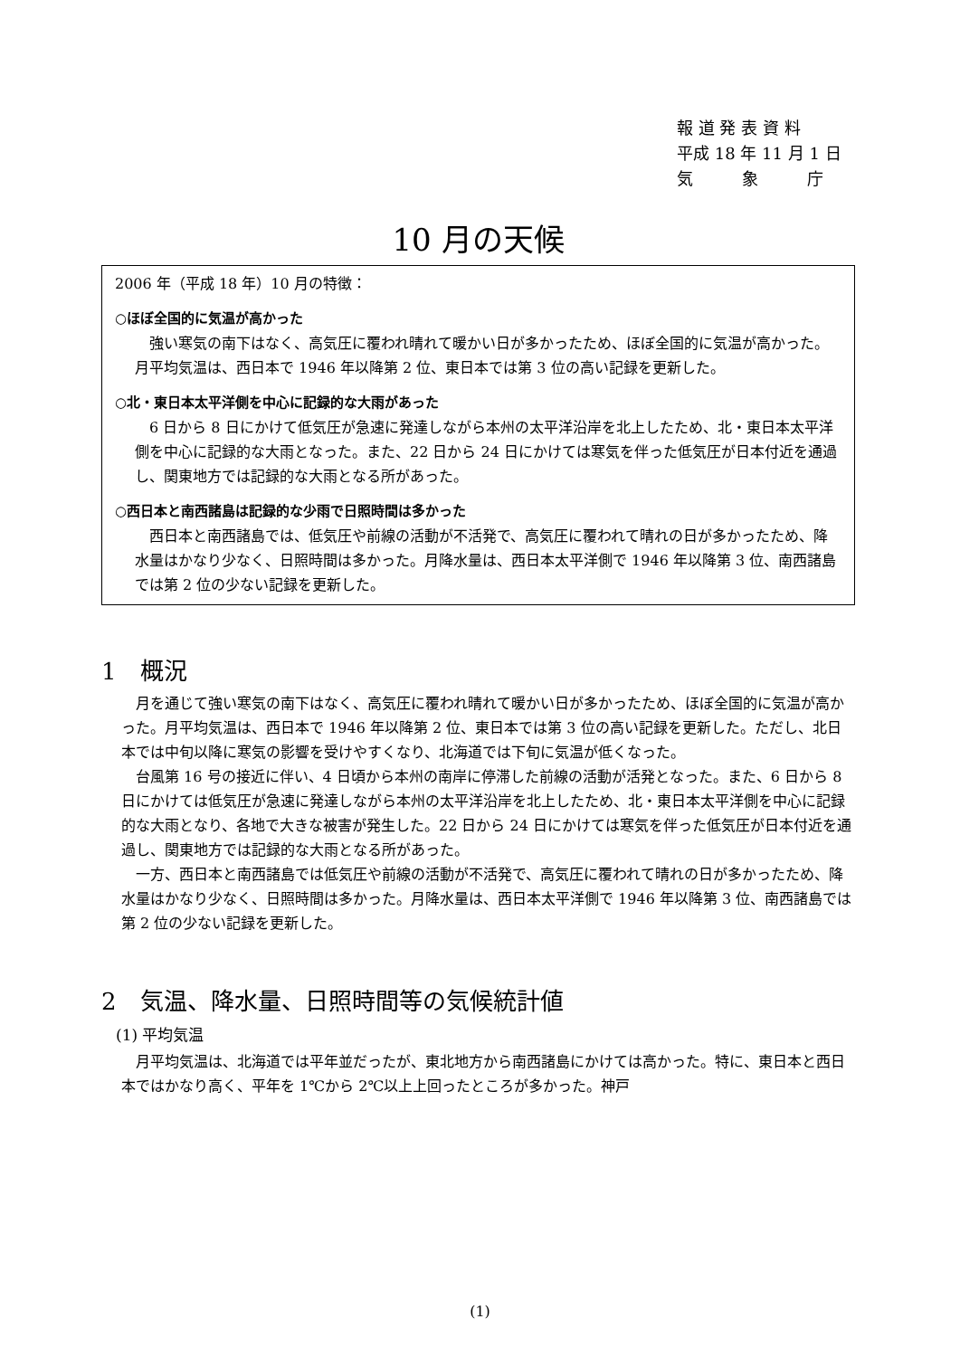報 道 発 表 資 料
平成 18 年 11 月 1 日
気　　　象　　　庁
10 月の天候
2006 年（平成 18 年）10 月の特徴：
○ほぼ全国的に気温が高かった
強い寒気の南下はなく、高気圧に覆われ晴れて暖かい日が多かったため、ほぼ全国的に気温が高かった。月平均気温は、西日本で 1946 年以降第 2 位、東日本では第 3 位の高い記録を更新した。
○北・東日本太平洋側を中心に記録的な大雨があった
6 日から 8 日にかけて低気圧が急速に発達しながら本州の太平洋沿岸を北上したため、北・東日本太平洋側を中心に記録的な大雨となった。また、22 日から 24 日にかけては寒気を伴った低気圧が日本付近を通過し、関東地方では記録的な大雨となる所があった。
○西日本と南西諸島は記録的な少雨で日照時間は多かった
西日本と南西諸島では、低気圧や前線の活動が不活発で、高気圧に覆われて晴れの日が多かったため、降水量はかなり少なく、日照時間は多かった。月降水量は、西日本太平洋側で 1946 年以降第 3 位、南西諸島では第 2 位の少ない記録を更新した。
1　概況
月を通じて強い寒気の南下はなく、高気圧に覆われ晴れて暖かい日が多かったため、ほぼ全国的に気温が高かった。月平均気温は、西日本で 1946 年以降第 2 位、東日本では第 3 位の高い記録を更新した。ただし、北日本では中旬以降に寒気の影響を受けやすくなり、北海道では下旬に気温が低くなった。
台風第 16 号の接近に伴い、4 日頃から本州の南岸に停滞した前線の活動が活発となった。また、6 日から 8 日にかけては低気圧が急速に発達しながら本州の太平洋沿岸を北上したため、北・東日本太平洋側を中心に記録的な大雨となり、各地で大きな被害が発生した。22 日から 24 日にかけては寒気を伴った低気圧が日本付近を通過し、関東地方では記録的な大雨となる所があった。
一方、西日本と南西諸島では低気圧や前線の活動が不活発で、高気圧に覆われて晴れの日が多かったため、降水量はかなり少なく、日照時間は多かった。月降水量は、西日本太平洋側で 1946 年以降第 3 位、南西諸島では第 2 位の少ない記録を更新した。
2　気温、降水量、日照時間等の気候統計値
(1) 平均気温
月平均気温は、北海道では平年並だったが、東北地方から南西諸島にかけては高かった。特に、東日本と西日本ではかなり高く、平年を 1℃から 2℃以上上回ったところが多かった。神戸
(1)